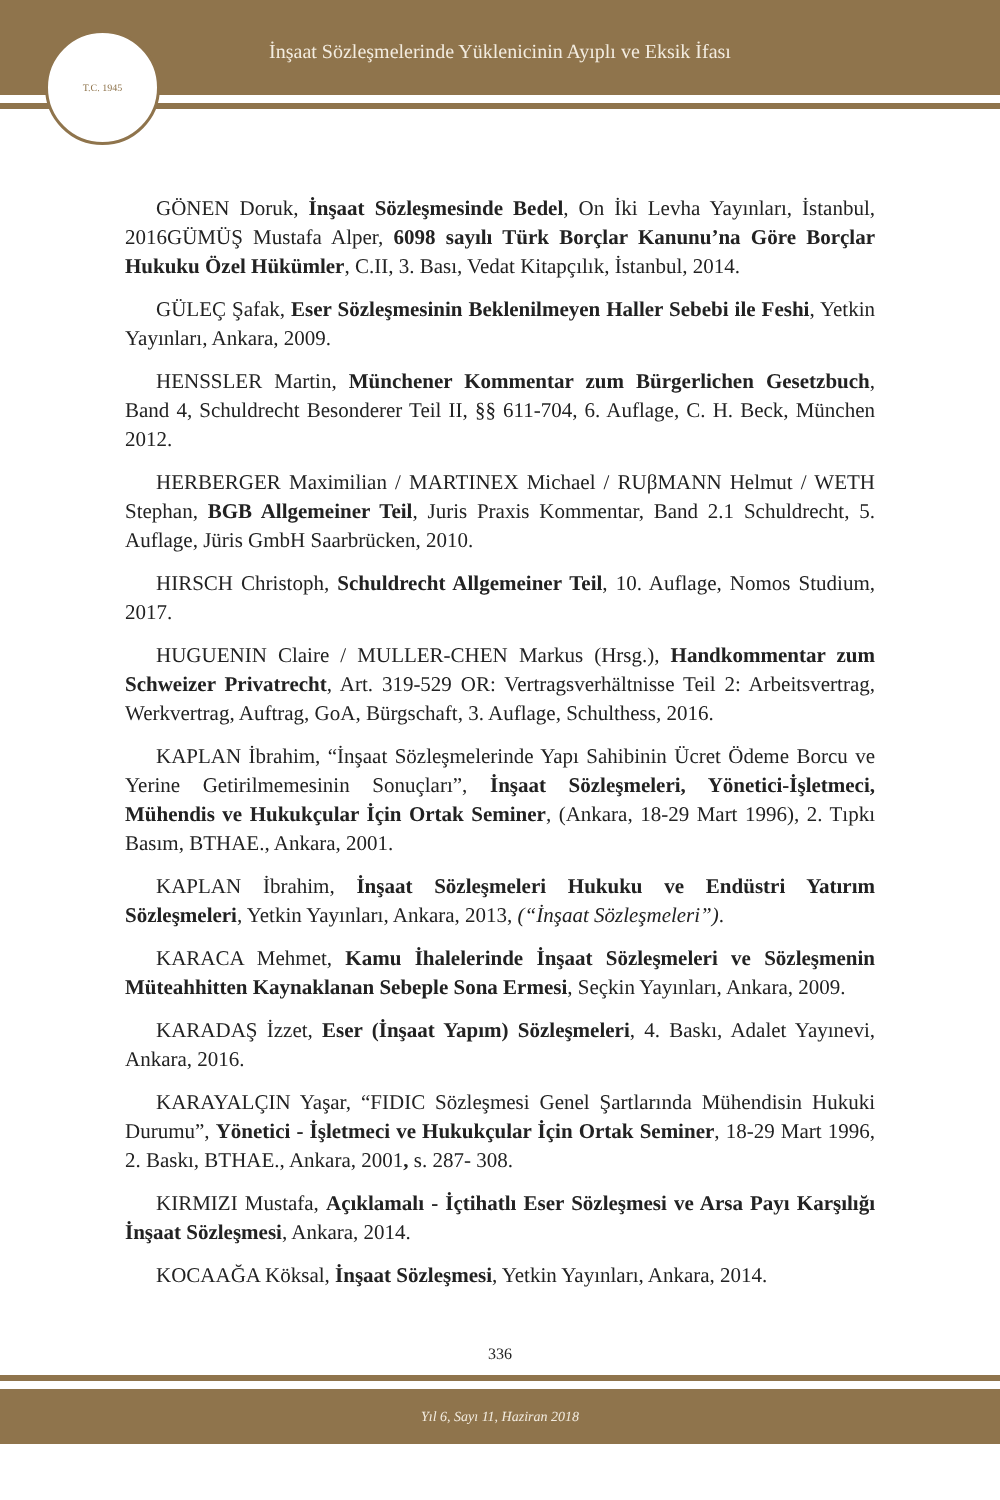İnşaat Sözleşmelerinde Yüklenicinin Ayıplı ve Eksik İfası
T.C. 1945
GÖNEN Doruk, İnşaat Sözleşmesinde Bedel, On İki Levha Yayınları, İstanbul, 2016GÜMÜŞ Mustafa Alper, 6098 sayılı Türk Borçlar Kanunu’na Göre Borçlar Hukuku Özel Hükümler, C.II, 3. Bası, Vedat Kitapçılık, İstanbul, 2014.
GÜLEÇ Şafak, Eser Sözleşmesinin Beklenilmeyen Haller Sebebi ile Feshi, Yetkin Yayınları, Ankara, 2009.
HENSSLER Martin, Münchener Kommentar zum Bürgerlichen Gesetzbuch, Band 4, Schuldrecht Besonderer Teil II, §§ 611-704, 6. Auflage, C. H. Beck, München 2012.
HERBERGER Maximilian / MARTINEX Michael / RUβMANN Helmut / WETH Stephan, BGB Allgemeiner Teil, Juris Praxis Kommentar, Band 2.1 Schuldrecht, 5. Auflage, Jüris GmbH Saarbrücken, 2010.
HIRSCH Christoph, Schuldrecht Allgemeiner Teil, 10. Auflage, Nomos Studium, 2017.
HUGUENIN Claire / MULLER-CHEN Markus (Hrsg.), Handkommentar zum Schweizer Privatrecht, Art. 319-529 OR: Vertragsverhältnisse Teil 2: Arbeitsvertrag, Werkvertrag, Auftrag, GoA, Bürgschaft, 3. Auflage, Schulthess, 2016.
KAPLAN İbrahim, “İnşaat Sözleşmelerinde Yapı Sahibinin Ücret Ödeme Borcu ve Yerine Getirilmemesinin Sonuçları”, İnşaat Sözleşmeleri, Yönetici-İşletmeci, Mühendis ve Hukukçular İçin Ortak Seminer, (Ankara, 18-29 Mart 1996), 2. Tıpkı Basım, BTHAE., Ankara, 2001.
KAPLAN İbrahim, İnşaat Sözleşmeleri Hukuku ve Endüstri Yatırım Sözleşmeleri, Yetkin Yayınları, Ankara, 2013, (“İnşaat Sözleşmeleri”).
KARACA Mehmet, Kamu İhalelerinde İnşaat Sözleşmeleri ve Sözleşmenin Müteahhitten Kaynaklanan Sebeple Sona Ermesi, Seçkin Yayınları, Ankara, 2009.
KARADAŞ İzzet, Eser (İnşaat Yapım) Sözleşmeleri, 4. Baskı, Adalet Yayınevi, Ankara, 2016.
KARAYALÇIN Yaşar, “FIDIC Sözleşmesi Genel Şartlarında Mühendisin Hukuki Durumu”, Yönetici - İşletmeci ve Hukukçular İçin Ortak Seminer, 18-29 Mart 1996, 2. Baskı, BTHAE., Ankara, 2001, s. 287- 308.
KIRMIZI Mustafa, Açıklamalı - İçtihatlı Eser Sözleşmesi ve Arsa Payı Karşılığı İnşaat Sözleşmesi, Ankara, 2014.
KOCAAĞA Köksal, İnşaat Sözleşmesi, Yetkin Yayınları, Ankara, 2014.
336
Yıl 6, Sayı 11, Haziran 2018